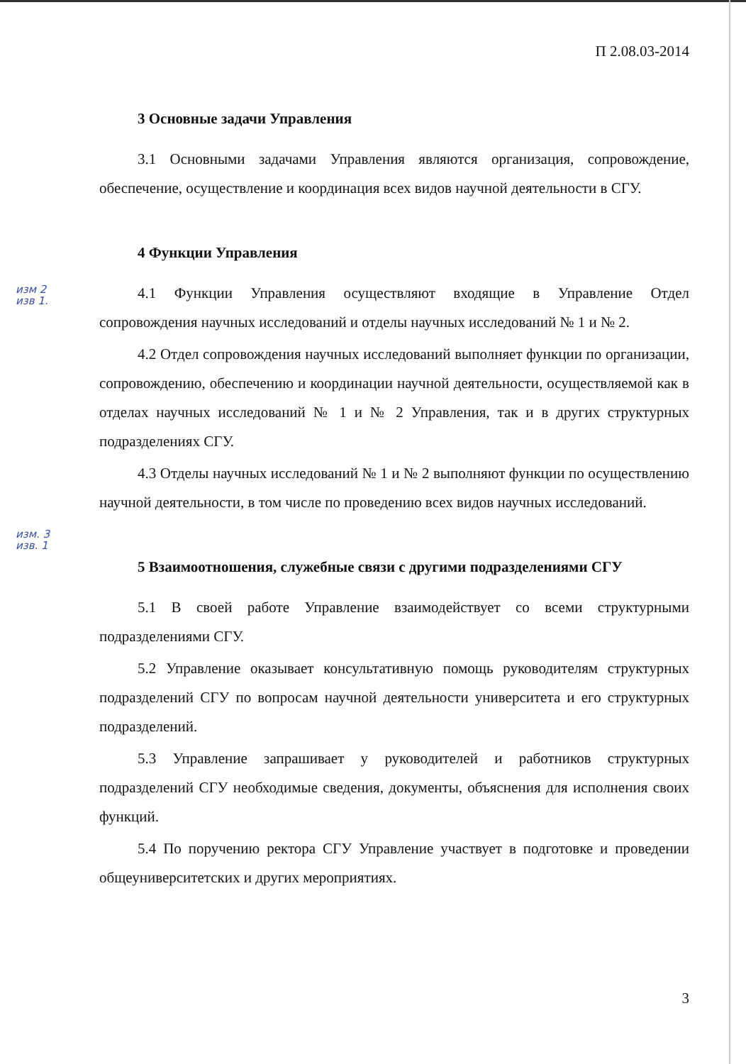П 2.08.03-2014
3 Основные задачи Управления
3.1 Основными задачами Управления являются организация, сопровождение, обеспечение, осуществление и координация всех видов научной деятельности в СГУ.
4 Функции Управления
изм 2
изв 1.
4.1 Функции Управления осуществляют входящие в Управление Отдел сопровождения научных исследований и отделы научных исследований № 1 и № 2.
4.2 Отдел сопровождения научных исследований выполняет функции по организации, сопровождению, обеспечению и координации научной деятельности, осуществляемой как в отделах научных исследований № 1 и № 2 Управления, так и в других структурных подразделениях СГУ.
4.3 Отделы научных исследований № 1 и № 2 выполняют функции по осуществлению научной деятельности, в том числе по проведению всех видов научных исследований.
изм. 3
изв. 1
5 Взаимоотношения, служебные связи с другими подразделениями СГУ
5.1 В своей работе Управление взаимодействует со всеми структурными подразделениями СГУ.
5.2 Управление оказывает консультативную помощь руководителям структурных подразделений СГУ по вопросам научной деятельности университета и его структурных подразделений.
5.3 Управление запрашивает у руководителей и работников структурных подразделений СГУ необходимые сведения, документы, объяснения для исполнения своих функций.
5.4 По поручению ректора СГУ Управление участвует в подготовке и проведении общеуниверситетских и других мероприятиях.
3